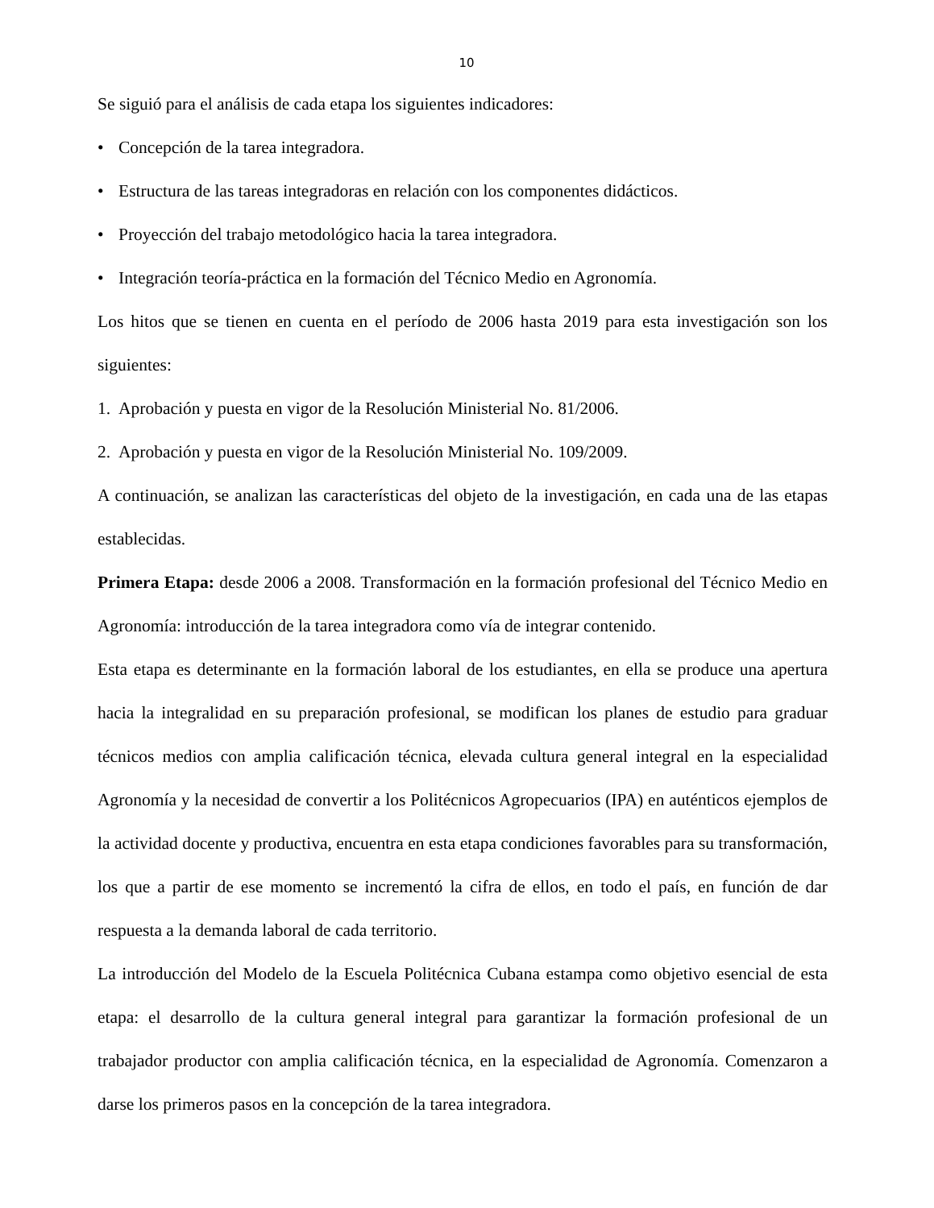10
Se siguió para el análisis de cada etapa los siguientes indicadores:
• Concepción de la tarea integradora.
• Estructura de las tareas integradoras en relación con los componentes didácticos.
• Proyección del trabajo metodológico hacia la tarea integradora.
• Integración teoría-práctica en la formación del Técnico Medio en Agronomía.
Los hitos que se tienen en cuenta en el período de 2006 hasta 2019 para esta investigación son los siguientes:
1. Aprobación y puesta en vigor de la Resolución Ministerial No. 81/2006.
2. Aprobación y puesta en vigor de la Resolución Ministerial No. 109/2009.
A continuación, se analizan las características del objeto de la investigación, en cada una de las etapas establecidas.
Primera Etapa: desde 2006 a 2008. Transformación en la formación profesional del Técnico Medio en Agronomía: introducción de la tarea integradora como vía de integrar contenido.
Esta etapa es determinante en la formación laboral de los estudiantes, en ella se produce una apertura hacia la integralidad en su preparación profesional, se modifican los planes de estudio para graduar técnicos medios con amplia calificación técnica, elevada cultura general integral en la especialidad Agronomía y la necesidad de convertir a los Politécnicos Agropecuarios (IPA) en auténticos ejemplos de la actividad docente y productiva, encuentra en esta etapa condiciones favorables para su transformación, los que a partir de ese momento se incrementó la cifra de ellos, en todo el país, en función de dar respuesta a la demanda laboral de cada territorio.
La introducción del Modelo de la Escuela Politécnica Cubana estampa como objetivo esencial de esta etapa: el desarrollo de la cultura general integral para garantizar la formación profesional de un trabajador productor con amplia calificación técnica, en la especialidad de Agronomía. Comenzaron a darse los primeros pasos en la concepción de la tarea integradora.